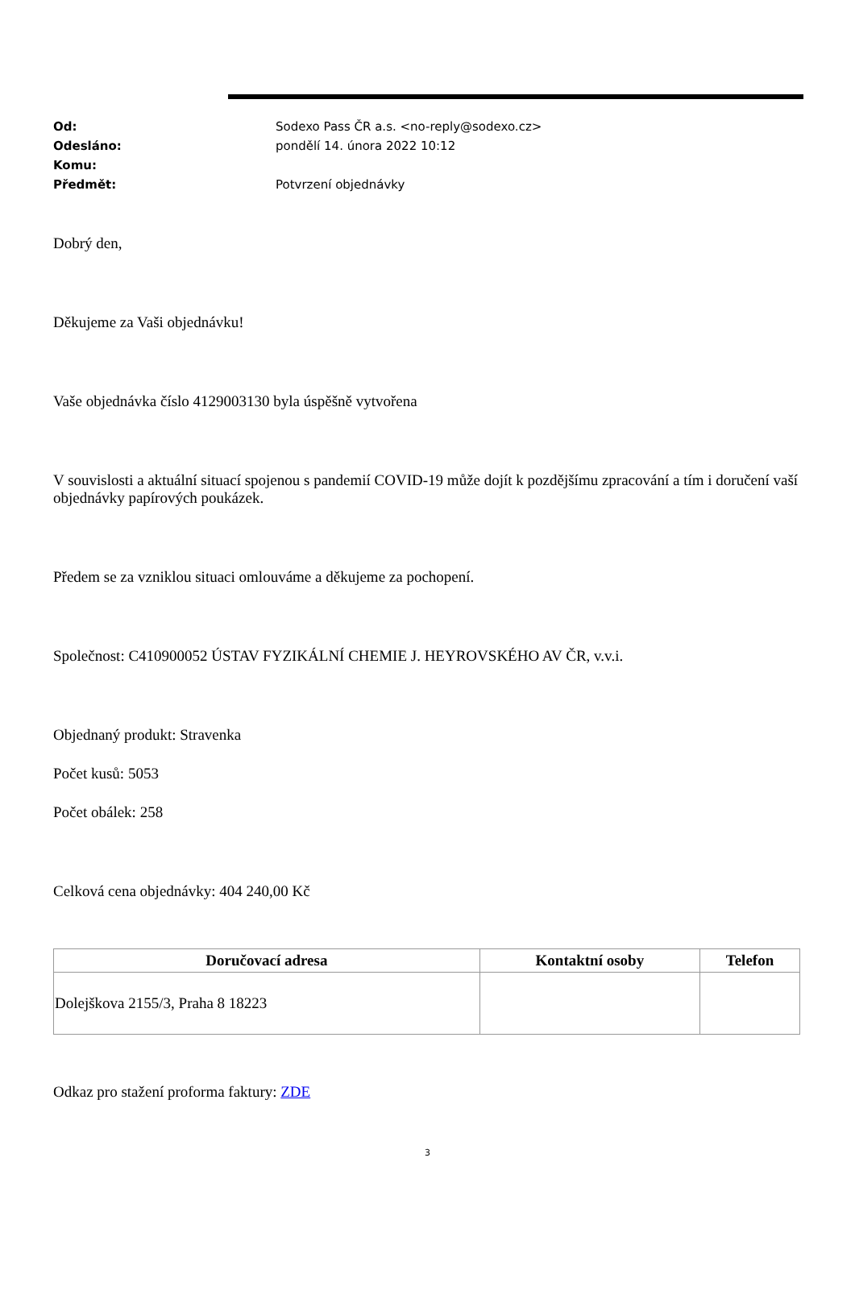Od: Sodexo Pass ČR a.s. <no-reply@sodexo.cz>
Odesláno: pondělí 14. února 2022 10:12
Komu:
Předmět: Potvrzení objednávky
Dobrý den,
Děkujeme za Vaši objednávku!
Vaše objednávka číslo 4129003130 byla úspěšně vytvořena
V souvislosti a aktuální situací spojenou s pandemií COVID-19 může dojít k pozdějšímu zpracování a tím i doručení vaší objednávky papírových poukázek.
Předem se za vzniklou situaci omlouváme a děkujeme za pochopení.
Společnost: C410900052 ÚSTAV FYZIKÁLNÍ CHEMIE J. HEYROVSKÉHO AV ČR, v.v.i.
Objednaný produkt: Stravenka
Počet kusů: 5053
Počet obálek: 258
Celková cena objednávky: 404 240,00 Kč
| Doručovací adresa | Kontaktní osoby | Telefon |
| --- | --- | --- |
| Dolejškova 2155/3, Praha 8 18223 | | |
Odkaz pro stažení proforma faktury: ZDE
3